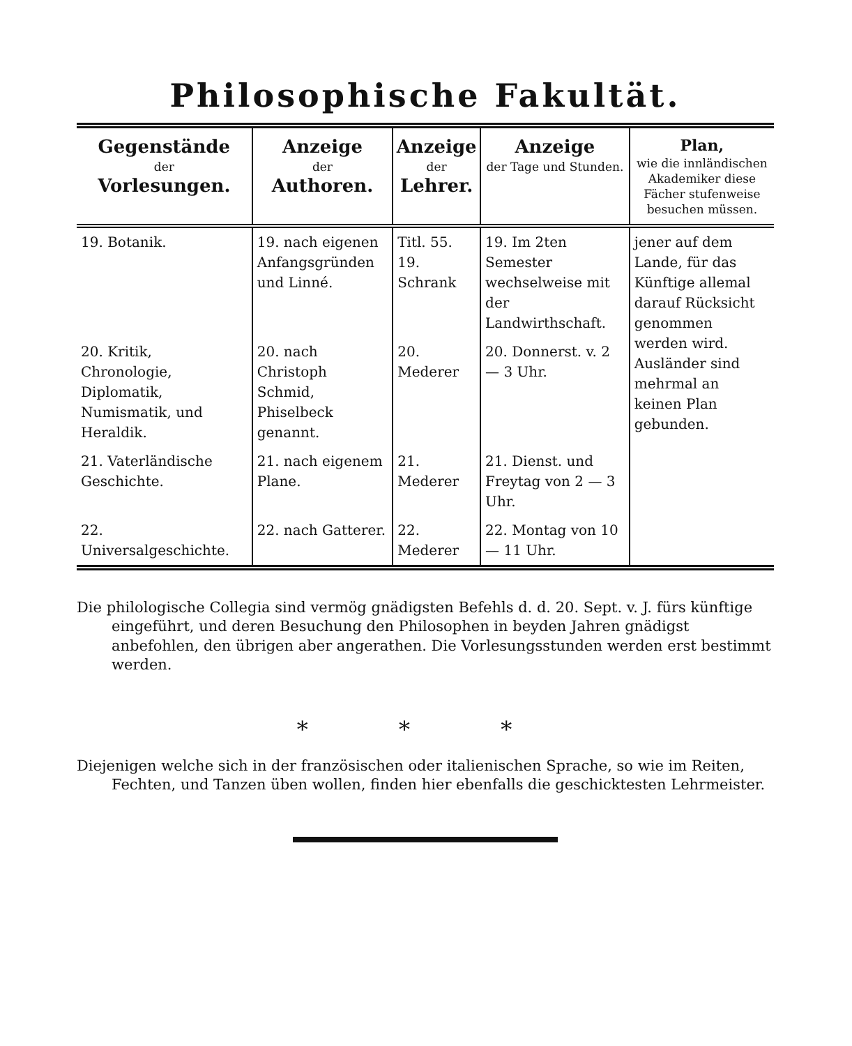Philosophische Fakultät.
| Gegenstände der Vorlesungen. | Anzeige der Authoren. | Anzeige der Lehrer. | Anzeige der Tage und Stunden. | Plan, wie die innländischen Akademiker diese Fächer stufenweise besuchen müssen. |
| --- | --- | --- | --- | --- |
| 19. Botanik. | 19. nach eigenen Anfangsgründen und Linné. | Titl. 55. 19. Schrank | 19. Im 2ten Semester wechselweise mit der Landwirthschaft. | jener auf dem Lande, für das Künftige allemal darauf Rücksicht genommen werden wird. Ausländer sind mehrmal an keinen Plan gebunden. |
| 20. Kritik, Chronologie, Diplomatik, Numismatik, und Heraldik. | 20. nach Christoph Schmid, Phiselbeck genannt. | 20. Mederer | 20. Donnerst. v. 2 — 3 Uhr. | |
| 21. Vaterländische Geschichte. | 21. nach eigenem Plane. | 21. Mederer | 21. Dienst. und Freytag von 2 — 3 Uhr. | |
| 22. Universalgeschichte. | 22. nach Gatterer. | 22. Mederer | 22. Montag von 10 — 11 Uhr. | |
Die philologische Collegia sind vermög gnädigsten Befehls d. d. 20. Sept. v. J. fürs künftige eingeführt, und deren Besuchung den Philosophen in beyden Jahren gnädigst anbefohlen, den übrigen aber angerathen. Die Vorlesungsstunden werden erst bestimmt werden.
* * *
Diejenigen welche sich in der französischen oder italienischen Sprache, so wie im Reiten, Fechten, und Tanzen üben wollen, finden hier ebenfalls die geschicktesten Lehrmeister.